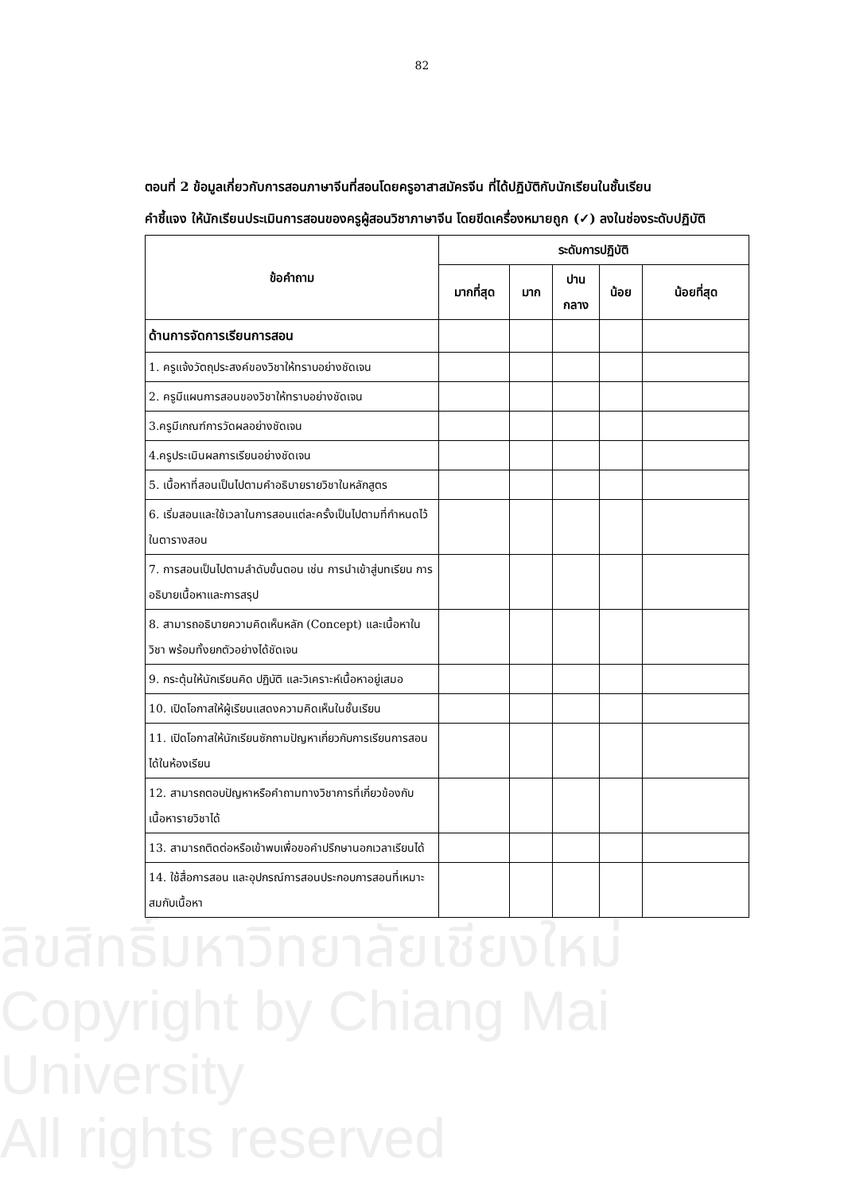82
ตอนที่ 2 ข้อมูลเกี่ยวกับการสอนภาษาจีนที่สอนโดยครูอาสาสมัครจีน ที่ได้ปฏิบัติกับนักเรียนในชั้นเรียน
คำชี้แจง ให้นักเรียนประเมินการสอนของครูผู้สอนวิชาภาษาจีน โดยขีดเครื่องหมายถูก (✓) ลงในช่องระดับปฏิบัติ
| ข้อคำถาม | ระดับการปฏิบัติ | | | | |
| --- | --- | --- | --- | --- | --- |
| | มากที่สุด | มาก | ปาน กลาง | น้อย | น้อยที่สุด |
| ด้านการจัดการเรียนการสอน | | | | | |
| 1. ครูแจ้งวัตถุประสงค์ของวิชาให้ทราบอย่างชัดเจน | | | | | |
| 2. ครูมีแผนการสอนของวิชาให้ทราบอย่างชัดเจน | | | | | |
| 3.ครูมีเกณฑ์การวัดผลอย่างชัดเจน | | | | | |
| 4.ครูประเมินผลการเรียนอย่างชัดเจน | | | | | |
| 5. เนื้อหาที่สอนเป็นไปตามคำอธิบายรายวิชาในหลักสูตร | | | | | |
| 6. เริ่มสอนและใช้เวลาในการสอนแต่ละครั้งเป็นไปตามที่กำหนดไว้ในตารางสอน | | | | | |
| 7. การสอนเป็นไปตามลำดับขั้นตอน เช่น การนำเข้าสู่บทเรียน การอธิบายเนื้อหาและการสรุป | | | | | |
| 8. สามารถอธิบายความคิดเห็นหลัก (Concept) และเนื้อหาในวิชา พร้อมทั้งยกตัวอย่างได้ชัดเจน | | | | | |
| 9. กระตุ้นให้นักเรียนคิด ปฏิบัติ และวิเคราะห์เนื้อหาอยู่เสมอ | | | | | |
| 10. เปิดโอกาสให้ผู้เรียนแสดงความคิดเห็นในชั้นเรียน | | | | | |
| 11. เปิดโอกาสให้นักเรียนซักถามปัญหาเกี่ยวกับการเรียนการสอนได้ในห้องเรียน | | | | | |
| 12. สามารถตอบปัญหาหรือคำถามทางวิชาการที่เกี่ยวข้องกับเนื้อหารายวิชาได้ | | | | | |
| 13. สามารถติดต่อหรือเข้าพบเพื่อขอคำปรึกษานอกเวลาเรียนได้ | | | | | |
| 14. ใช้สื่อการสอน และอุปกรณ์การสอนประกอบการสอนที่เหมาะสมกับเนื้อหา | | | | | |
ลิขสิทธิ์มหาวิทยาลัยเชียงใหม่
Copyright by Chiang Mai University
All rights reserved